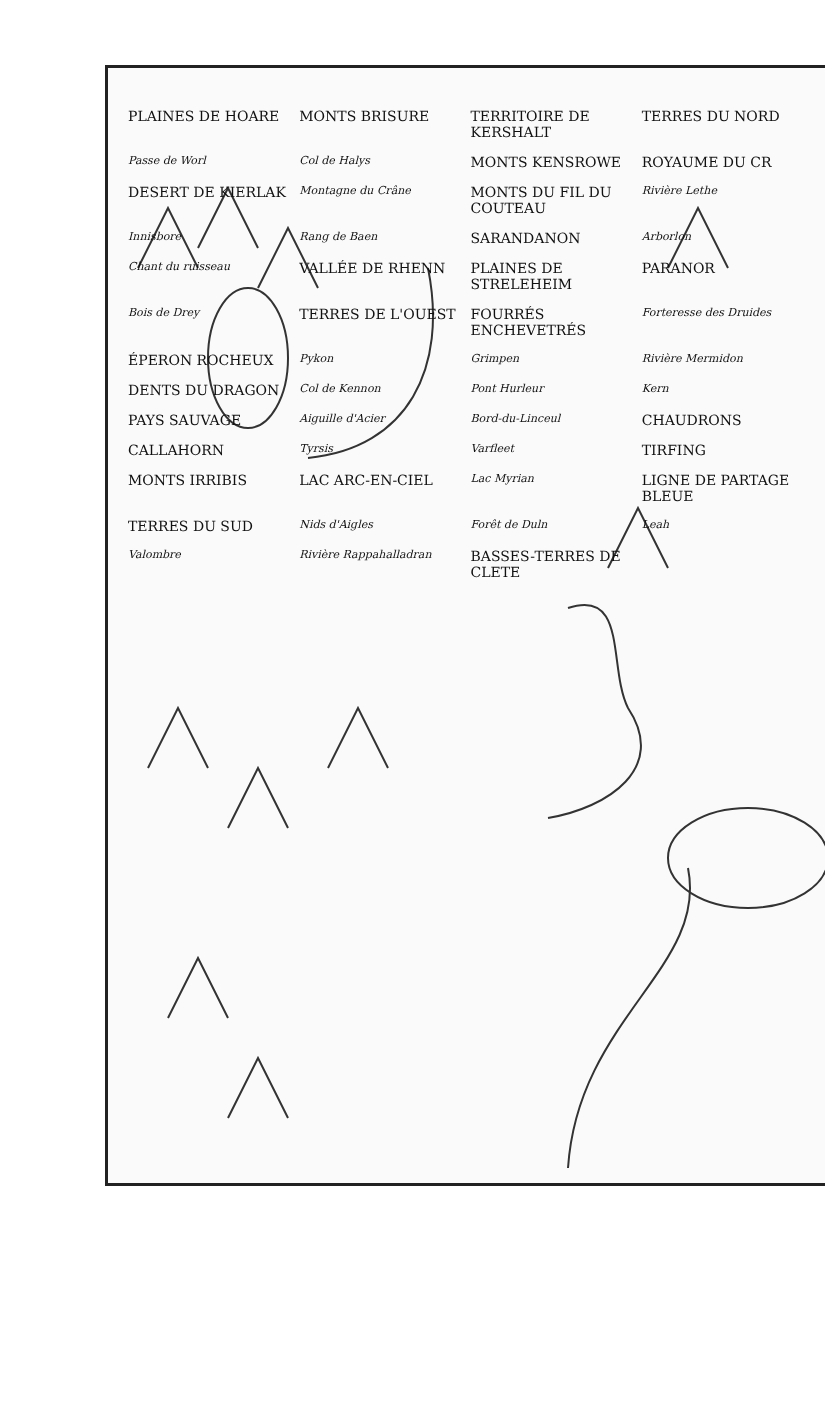PLAINES DE HOARE MONTS BRISURE TERRITOIRE DE KERSHALT TERRES DU NORD Passe de Worl Col de Halys MONTS KENSROWE ROYAUME DU CR DESERT DE KIERLAK Montagne du Crâne MONTS DU FIL DU COUTEAU Rivière Lethe Innisbore Rang de Baen SARANDANON Arborlon Chant du ruisseau VALLÉE DE RHENN PLAINES DE STRELEHEIM PARANOR Bois de Drey TERRES DE L'OUEST FOURRÉS ENCHEVETRÉS Forteresse des Druides ÉPERON ROCHEUX Pykon Grimpen Rivière Mermidon DENTS DU DRAGON Col de Kennon Pont Hurleur Kern PAYS SAUVAGE Aiguille d'Acier Bord-du-Linceul CHAUDRONS CALLAHORN Tyrsis Varfleet TIRFING MONTS IRRIBIS LAC ARC-EN-CIEL Lac Myrian LIGNE DE PARTAGE BLEUE TERRES DU SUD Nids d'Aigles Forêt de Duln Leah Valombre Rivière Rappahalladran BASSES-TERRES DE CLETE